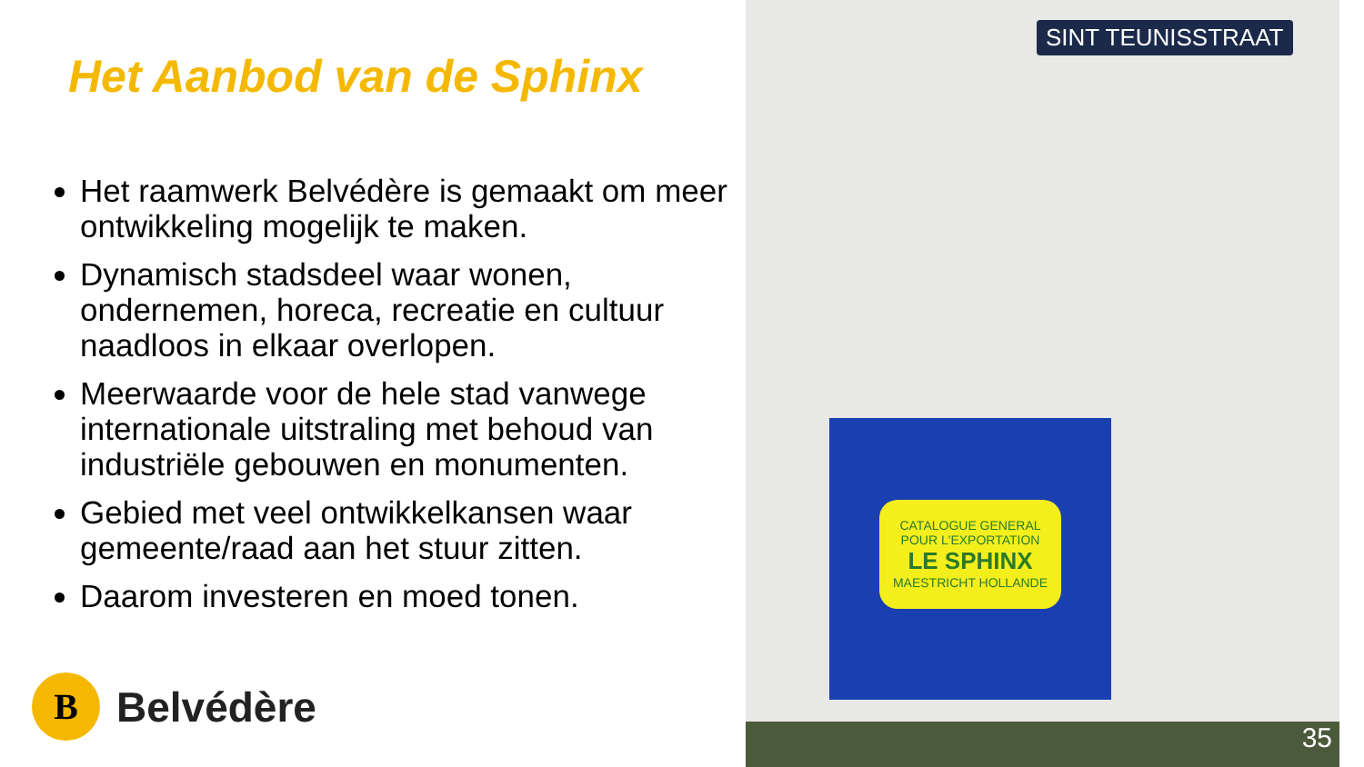Het Aanbod van de Sphinx
Het raamwerk Belvédère is gemaakt om meer ontwikkeling mogelijk te maken.
Dynamisch stadsdeel waar wonen, ondernemen, horeca, recreatie en cultuur naadloos in elkaar overlopen.
Meerwaarde voor de hele stad vanwege internationale uitstraling met behoud van industriële gebouwen en monumenten.
Gebied met veel ontwikkelkansen waar gemeente/raad aan het stuur zitten.
Daarom investeren en moed tonen.
B
Belvédère
SINT TEUNISSTRAAT
CATALOGUE GENERAL
POUR L'EXPORTATION
LE SPHINX
MAESTRICHT HOLLANDE
35